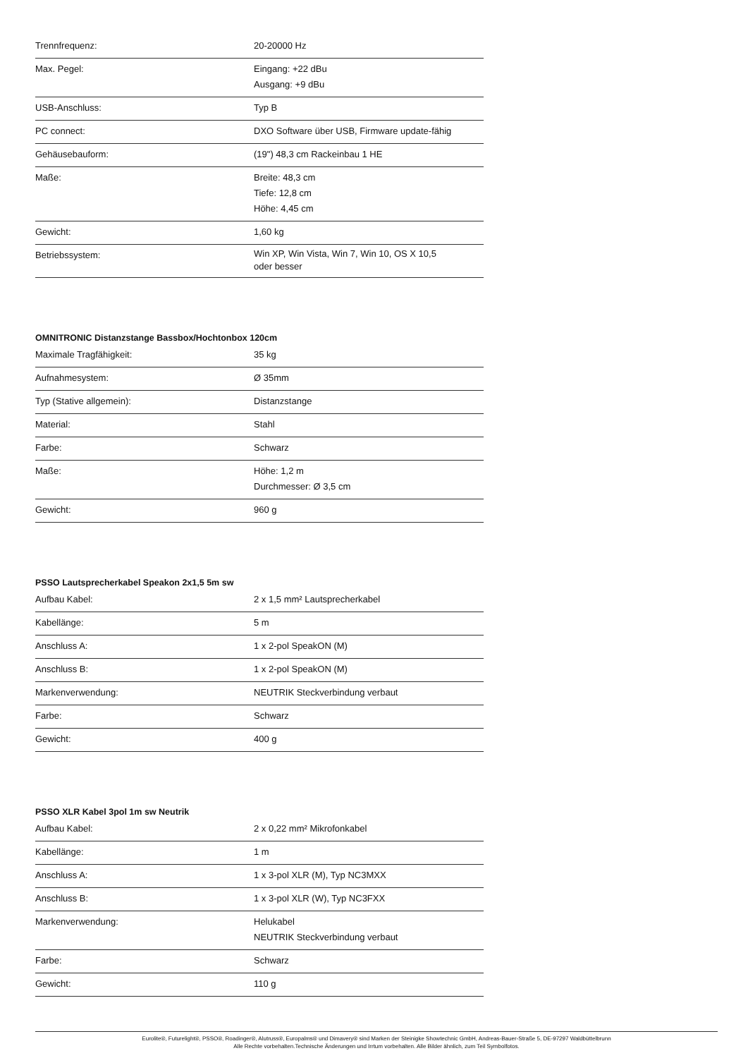| Trennfrequenz: | 20-20000 Hz |
| Max. Pegel: | Eingang: +22 dBu Ausgang: +9 dBu |
| USB-Anschluss: | Typ B |
| PC connect: | DXO Software über USB, Firmware update-fähig |
| Gehäusebauform: | (19") 48,3 cm Rackeinbau 1 HE |
| Maße: | Breite: 48,3 cm Tiefe: 12,8 cm Höhe: 4,45 cm |
| Gewicht: | 1,60 kg |
| Betriebssystem: | Win XP, Win Vista, Win 7, Win 10, OS X 10,5 oder besser |
OMNITRONIC Distanzstange Bassbox/Hochtonbox 120cm
| Maximale Tragfähigkeit: | 35 kg |
| Aufnahmesystem: | Ø 35mm |
| Typ (Stative allgemein): | Distanzstange |
| Material: | Stahl |
| Farbe: | Schwarz |
| Maße: | Höhe: 1,2 m Durchmesser: Ø 3,5 cm |
| Gewicht: | 960 g |
PSSO Lautsprecherkabel Speakon 2x1,5 5m sw
| Aufbau Kabel: | 2 x 1,5 mm² Lautsprecherkabel |
| Kabellänge: | 5 m |
| Anschluss A: | 1 x 2-pol SpeakON (M) |
| Anschluss B: | 1 x 2-pol SpeakON (M) |
| Markenverwendung: | NEUTRIK Steckverbindung verbaut |
| Farbe: | Schwarz |
| Gewicht: | 400 g |
PSSO XLR Kabel 3pol 1m sw Neutrik
| Aufbau Kabel: | 2 x 0,22 mm² Mikrofonkabel |
| Kabellänge: | 1 m |
| Anschluss A: | 1 x 3-pol XLR (M), Typ NC3MXX |
| Anschluss B: | 1 x 3-pol XLR (W), Typ NC3FXX |
| Markenverwendung: | Helukabel NEUTRIK Steckverbindung verbaut |
| Farbe: | Schwarz |
| Gewicht: | 110 g |
Eurolite®, Futurelight®, PSSO®, Roadinger®, Alutruss®, Europalms® und Dimavery® sind Marken der Steinigke Showtechnic GmbH, Andreas-Bauer-Straße 5, DE-97297 Waldbüttelbrunn
Alle Rechte vorbehalten.Technische Änderungen und Irrtum vorbehalten. Alle Bilder ähnlich, zum Teil Symbolfotos.